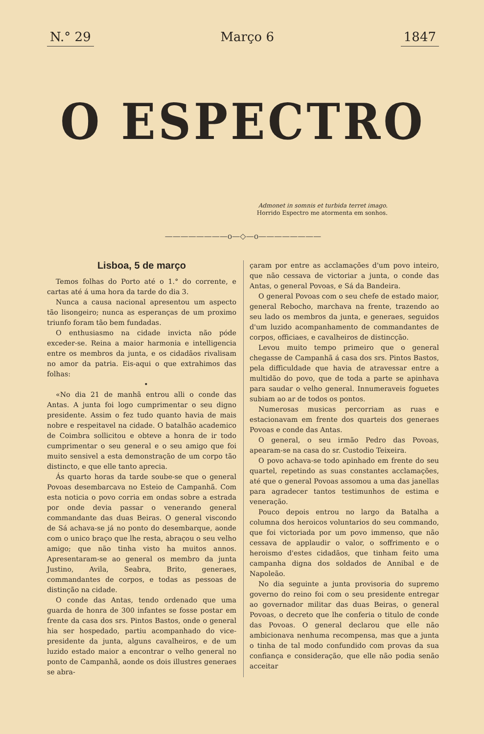N.° 29 Março 6 1847
O ESPECTRO
Admonet in somnis et turbida terret imago.
Horrido Espectro me atormenta em sonhos.
————————o—◇—o————————
Lisboa, 5 de março
Temos folhas do Porto até o 1.° do corrente, e cartas até á uma hora da tarde do dia 3.
Nunca a causa nacional apresentou um aspecto tão lisongeiro; nunca as esperanças de um proximo triunfo foram tão bem fundadas.
O enthusiasmo na cidade invicta não póde exceder-se. Reina a maior harmonia e intelligencia entre os membros da junta, e os cidadãos rivalisam no amor da patria. Eis-aqui o que extrahimos das folhas:
•
«No dia 21 de manhã entrou alli o conde das Antas. A junta foi logo cumprimentar o seu digno presidente. Assim o fez tudo quanto havia de mais nobre e respeitavel na cidade. O batalhão academico de Coimbra sollicitou e obteve a honra de ir todo cumprimentar o seu general e o seu amigo que foi muito sensivel a esta demonstração de um corpo tão distincto, e que elle tanto aprecia.
Ás quarto horas da tarde soube-se que o general Povoas desembarcava no Esteio de Campanhã. Com esta noticia o povo corria em ondas sobre a estrada por onde devia passar o venerando general commandante das duas Beiras. O general viscondo de Sá achava-se já no ponto do desembarque, aonde com o unico braço que lhe resta, abraçou o seu velho amigo; que não tinha visto ha muitos annos. Apresentaram-se ao general os membro da junta Justino, Avila, Seabra, Brito, generaes, commandantes de corpos, e todas as pessoas de distinção na cidade.
O conde das Antas, tendo ordenado que uma guarda de honra de 300 infantes se fosse postar em frente da casa dos srs. Pintos Bastos, onde o general hia ser hospedado, partiu acompanhado do vice-presidente da junta, alguns cavalheiros, e de um luzido estado maior a encontrar o velho general no ponto de Campanhã, aonde os dois illustres generaes se abra-
çaram por entre as acclamações d'um povo inteiro, que não cessava de victoriar a junta, o conde das Antas, o general Povoas, e Sá da Bandeira.
O general Povoas com o seu chefe de estado maior, general Rebocho, marchava na frente, trazendo ao seu lado os membros da junta, e generaes, seguidos d'um luzido acompanhamento de commandantes de corpos, officiaes, e cavalheiros de distincção.
Levou muito tempo primeiro que o general chegasse de Campanhã á casa dos srs. Pintos Bastos, pela difficuldade que havia de atravessar entre a multidão do povo, que de toda a parte se apinhava para saudar o velho general. Innumeraveis foguetes subiam ao ar de todos os pontos.
Numerosas musicas percorriam as ruas e estacionavam em frente dos quarteis dos generaes Povoas e conde das Antas.
O general, o seu irmão Pedro das Povoas, apearam-se na casa do sr. Custodio Teixeira.
O povo achava-se todo apinhado em frente do seu quartel, repetindo as suas constantes acclamações, até que o general Povoas assomou a uma das janellas para agradecer tantos testimunhos de estima e veneração.
Pouco depois entrou no largo da Batalha a columna dos heroicos voluntarios do seu commando, que foi victoriada por um povo immenso, que não cessava de applaudir o valor, o soffrimento e o heroismo d'estes cidadãos, que tinham feito uma campanha digna dos soldados de Annibal e de Napoleão.
No dia seguinte a junta provisoria do supremo governo do reino foi com o seu presidente entregar ao governador militar das duas Beiras, o general Povoas, o decreto que lhe conferia o titulo de conde das Povoas. O general declarou que elle não ambicionava nenhuma recompensa, mas que a junta o tinha de tal modo confundido com provas da sua confiança e consideração, que elle não podia senão acceitar